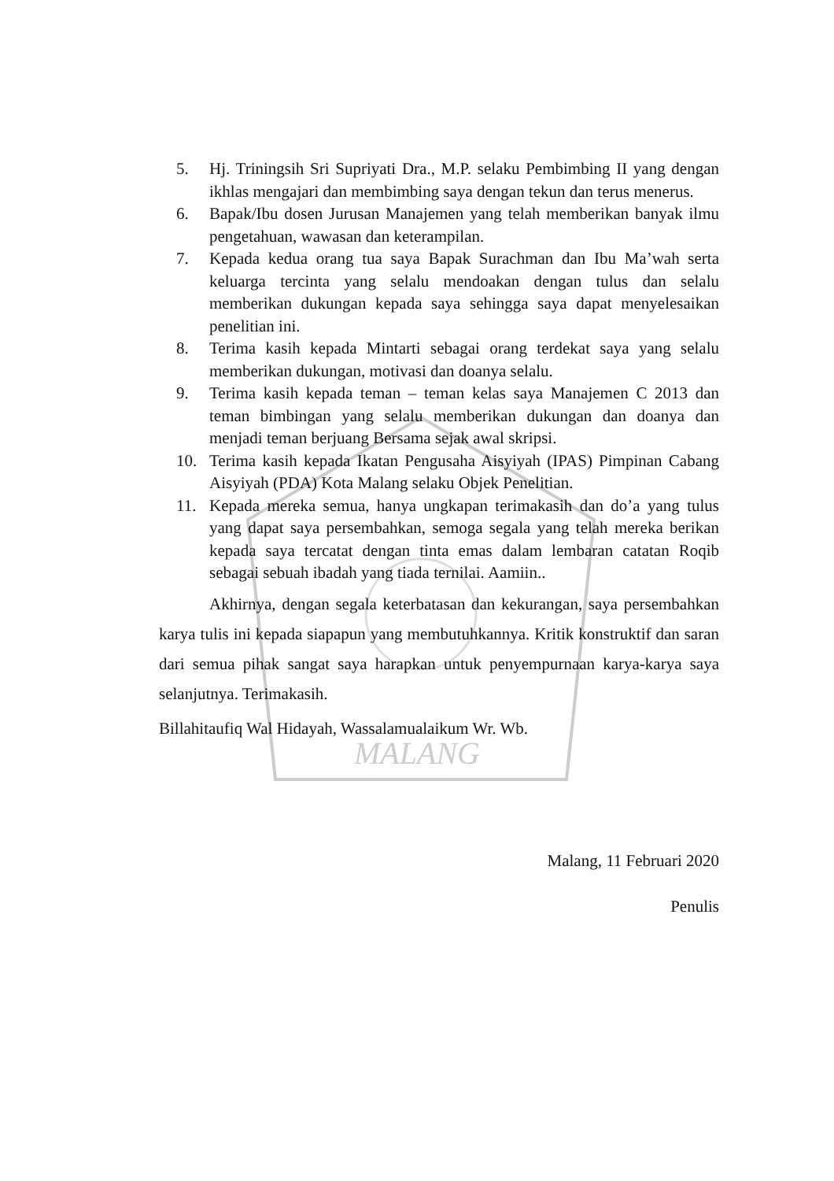MALANG
5. Hj. Triningsih Sri Supriyati Dra., M.P. selaku Pembimbing II yang dengan ikhlas mengajari dan membimbing saya dengan tekun dan terus menerus.
6. Bapak/Ibu dosen Jurusan Manajemen yang telah memberikan banyak ilmu pengetahuan, wawasan dan keterampilan.
7. Kepada kedua orang tua saya Bapak Surachman dan Ibu Ma’wah serta keluarga tercinta yang selalu mendoakan dengan tulus dan selalu memberikan dukungan kepada saya sehingga saya dapat menyelesaikan penelitian ini.
8. Terima kasih kepada Mintarti sebagai orang terdekat saya yang selalu memberikan dukungan, motivasi dan doanya selalu.
9. Terima kasih kepada teman – teman kelas saya Manajemen C 2013 dan teman bimbingan yang selalu memberikan dukungan dan doanya dan menjadi teman berjuang Bersama sejak awal skripsi.
10. Terima kasih kepada Ikatan Pengusaha Aisyiyah (IPAS) Pimpinan Cabang Aisyiyah (PDA) Kota Malang selaku Objek Penelitian.
11. Kepada mereka semua, hanya ungkapan terimakasih dan do’a yang tulus yang dapat saya persembahkan, semoga segala yang telah mereka berikan kepada saya tercatat dengan tinta emas dalam lembaran catatan Roqib sebagai sebuah ibadah yang tiada ternilai. Aamiin..
Akhirnya, dengan segala keterbatasan dan kekurangan, saya persembahkan karya tulis ini kepada siapapun yang membutuhkannya. Kritik konstruktif dan saran dari semua pihak sangat saya harapkan untuk penyempurnaan karya-karya saya selanjutnya. Terimakasih.
Billahitaufiq Wal Hidayah, Wassalamualaikum Wr. Wb.
Malang, 11 Februari 2020
Penulis